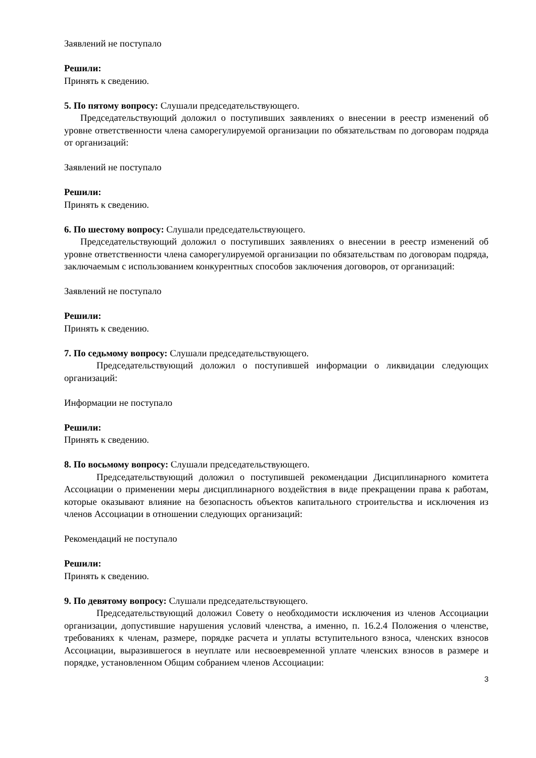Заявлений не поступало
Решили:
Принять к сведению.
5. По пятому вопросу: Слушали председательствующего.
Председательствующий доложил о поступивших заявлениях о внесении в реестр изменений об уровне ответственности члена саморегулируемой организации по обязательствам по договорам подряда от организаций:
Заявлений не поступало
Решили:
Принять к сведению.
6. По шестому вопросу: Слушали председательствующего.
Председательствующий доложил о поступивших заявлениях о внесении в реестр изменений об уровне ответственности члена саморегулируемой организации по обязательствам по договорам подряда, заключаемым с использованием конкурентных способов заключения договоров, от организаций:
Заявлений не поступало
Решили:
Принять к сведению.
7. По седьмому вопросу: Слушали председательствующего.
Председательствующий доложил о поступившей информации о ликвидации следующих организаций:
Информации не поступало
Решили:
Принять к сведению.
8. По восьмому вопросу: Слушали председательствующего.
Председательствующий доложил о поступившей рекомендации Дисциплинарного комитета Ассоциации о применении меры дисциплинарного воздействия в виде прекращении права к работам, которые оказывают влияние на безопасность объектов капитального строительства и исключения из членов Ассоциации в отношении следующих организаций:
Рекомендаций не поступало
Решили:
Принять к сведению.
9. По девятому вопросу: Слушали председательствующего.
Председательствующий доложил Совету о необходимости исключения из членов Ассоциации организации, допустившие нарушения условий членства, а именно, п. 16.2.4 Положения о членстве, требованиях к членам, размере, порядке расчета и уплаты вступительного взноса, членских взносов Ассоциации, выразившегося в неуплате или несвоевременной уплате членских взносов в размере и порядке, установленном Общим собранием членов Ассоциации:
3